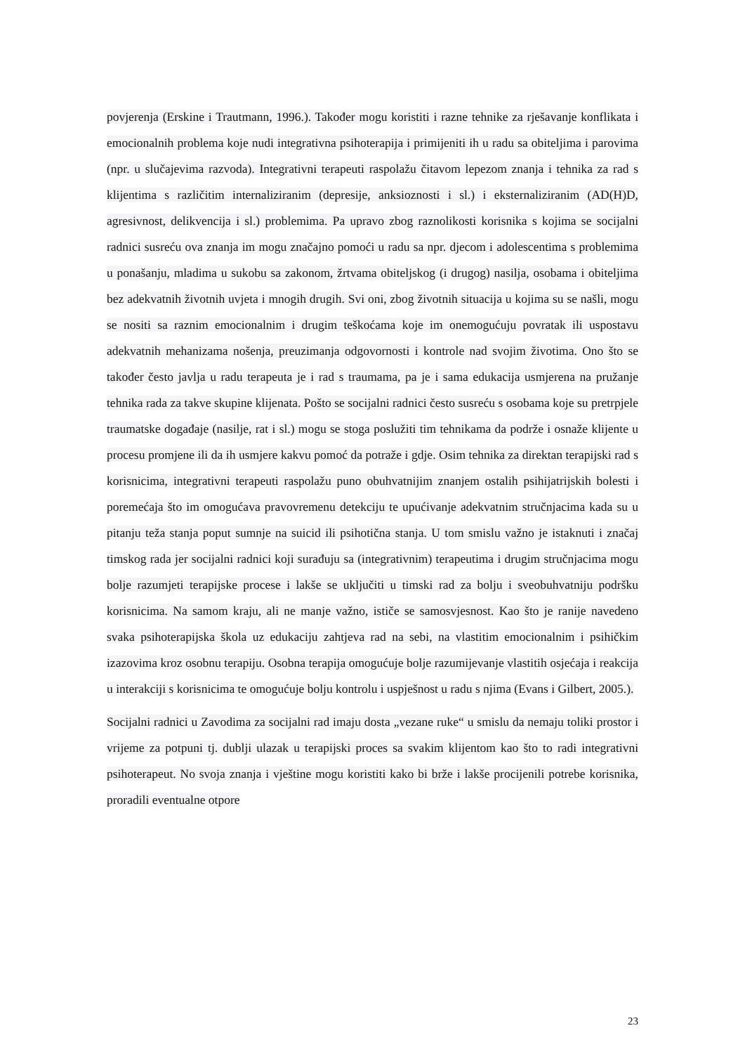povjerenja (Erskine i Trautmann, 1996.). Također mogu koristiti i razne tehnike za rješavanje konflikata i emocionalnih problema koje nudi integrativna psihoterapija i primijeniti ih u radu sa obiteljima i parovima (npr. u slučajevima razvoda). Integrativni terapeuti raspolažu čitavom lepezom znanja i tehnika za rad s klijentima s različitim internaliziranim (depresije, anksioznosti i sl.) i eksternaliziranim (AD(H)D, agresivnost, delikvencija i sl.) problemima. Pa upravo zbog raznolikosti korisnika s kojima se socijalni radnici susreću ova znanja im mogu značajno pomoći u radu sa npr. djecom i adolescentima s problemima u ponašanju, mladima u sukobu sa zakonom, žrtvama obiteljskog (i drugog) nasilja, osobama i obiteljima bez adekvatnih životnih uvjeta i mnogih drugih. Svi oni, zbog životnih situacija u kojima su se našli, mogu se nositi sa raznim emocionalnim i drugim teškoćama koje im onemogućuju povratak ili uspostavu adekvatnih mehanizama nošenja, preuzimanja odgovornosti i kontrole nad svojim životima. Ono što se također često javlja u radu terapeuta je i rad s traumama, pa je i sama edukacija usmjerena na pružanje tehnika rada za takve skupine klijenata. Pošto se socijalni radnici često susreću s osobama koje su pretrpjele traumatske događaje (nasilje, rat i sl.) mogu se stoga poslužiti tim tehnikama da podrže i osnaže klijente u procesu promjene ili da ih usmjere kakvu pomoć da potraže i gdje. Osim tehnika za direktan terapijski rad s korisnicima, integrativni terapeuti raspolažu puno obuhvatnijim znanjem ostalih psihijatrijskih bolesti i poremećaja što im omogućava pravovremenu detekciju te upućivanje adekvatnim stručnjacima kada su u pitanju teža stanja poput sumnje na suicid ili psihotična stanja. U tom smislu važno je istaknuti i značaj timskog rada jer socijalni radnici koji surađuju sa (integrativnim) terapeutima i drugim stručnjacima mogu bolje razumjeti terapijske procese i lakše se uključiti u timski rad za bolju i sveobuhvatniju podršku korisnicima. Na samom kraju, ali ne manje važno, ističe se samosvjesnost. Kao što je ranije navedeno svaka psihoterapijska škola uz edukaciju zahtjeva rad na sebi, na vlastitim emocionalnim i psihičkim izazovima kroz osobnu terapiju. Osobna terapija omogućuje bolje razumijevanje vlastitih osjećaja i reakcija u interakciji s korisnicima te omogućuje bolju kontrolu i uspješnost u radu s njima (Evans i Gilbert, 2005.).
Socijalni radnici u Zavodima za socijalni rad imaju dosta „vezane ruke“ u smislu da nemaju toliki prostor i vrijeme za potpuni tj. dublji ulazak u terapijski proces sa svakim klijentom kao što to radi integrativni psihoterapeut. No svoja znanja i vještine mogu koristiti kako bi brže i lakše procijenili potrebe korisnika, proradili eventualne otpore
23